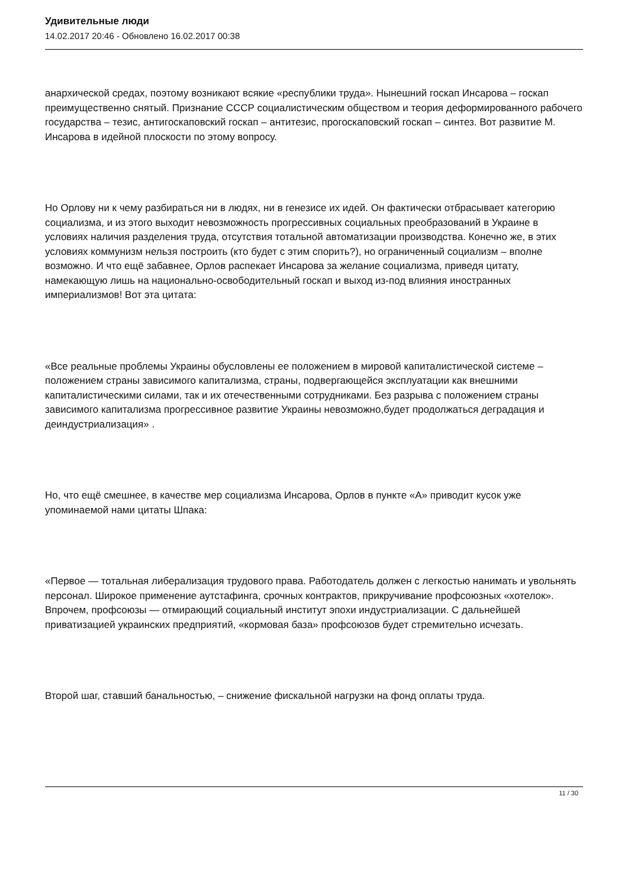Удивительные люди
14.02.2017 20:46 - Обновлено 16.02.2017 00:38
анархической средах, поэтому возникают всякие «республики труда». Нынешний госкап Инсарова – госкап преимущественно снятый. Признание СССР социалистическим обществом и теория деформированного рабочего государства – тезис, антигоскаповский госкап – антитезис, прогоскаповский госкап – синтез. Вот развитие М. Инсарова в идейной плоскости по этому вопросу.
Но Орлову ни к чему разбираться ни в людях, ни в генезисе их идей. Он фактически отбрасывает категорию социализма, и из этого выходит невозможность прогрессивных социальных преобразований в Украине в условиях наличия разделения труда, отсутствия тотальной автоматизации производства. Конечно же, в этих условиях коммунизм нельзя построить (кто будет с этим спорить?), но ограниченный социализм – вполне возможно. И что ещё забавнее, Орлов распекает Инсарова за желание социализма, приведя цитату, намекающую лишь на национально-освободительный госкап и выход из-под влияния иностранных империализмов! Вот эта цитата:
«Все реальные проблемы Украины обусловлены ее положением в мировой капиталистической системе – положением страны зависимого капитализма, страны, подвергающейся эксплуатации как внешними капиталистическими силами, так и их отечественными сотрудниками. Без разрыва с положением страны зависимого капитализма прогрессивное развитие Украины невозможно,будет продолжаться деградация и деиндустриализация» .
Но, что ещё смешнее, в качестве мер социализма Инсарова, Орлов в пункте «А» приводит кусок уже упоминаемой нами цитаты Шпака:
«Первое — тотальная либерализация трудового права. Работодатель должен с легкостью нанимать и увольнять персонал. Широкое применение аутстафинга, срочных контрактов, прикручивание профсоюзных «хотелок». Впрочем, профсоюзы — отмирающий социальный институт эпохи индустриализации. С дальнейшей приватизацией украинских предприятий, «кормовая база» профсоюзов будет стремительно исчезать.
Второй шаг, ставший банальностью, – снижение фискальной нагрузки на фонд оплаты труда.
11 / 30